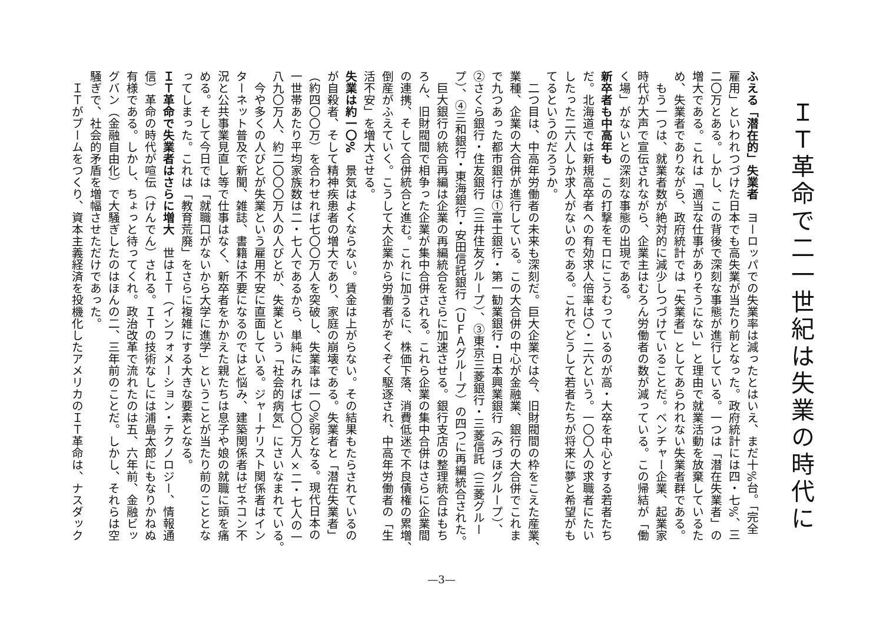ＩＴ革命で二一世紀は失業の時代に
ふえる「潜在的」失業者　ヨーロッパでの失業率は減ったとはいえ、まだ十%台。「完全
雇用」といわれつづけた日本でも高失業が当たり前となった。政府統計には四・七%、三
二〇万とある。しかし、この背後で深刻な事態が進行している。一つは「潜在失業者」の
増大である。これは「適当な仕事がありそうにない」と理由で就業活動を放棄しているた
め、失業者でありながら、政府統計では「失業者」としてあらわれない失業者群である。
　もう一つは、就業者数が絶対的に減少しつづけていることだ。ベンチャー企業、起業家
時代が大声で宣伝されながら、企業主はむろん労働者の数が減っている。この帰結が「働
く場」がないとの深刻な事態の出現である。
新卒者も中高年も　この打撃をモロにこうむっているのが高・大卒を中心とする若者たち
だ。北海道では新規高卒者への有効求人倍率は〇・二六という。一〇〇人の求職者にたい
したった二六人しか求人がないのである。これでどうして若者たちが将来に夢と希望がも
てるというのだろうか。
　二つ目は、中高年労働者の未来も深刻だ。巨大企業では今、旧財閥間の枠をこえた産業、
業種、企業の大合併が進行している。この大合併の中心が金融業、銀行の大合併でこれま
で九つあった都市銀行は①富士銀行・第一勧業銀行・日本興業銀行（みづほグループ）、
②さくら銀行・住友銀行（三井住友グループ）、③東京三菱銀行・三菱信託（三菱グルー
プ）、④三和銀行・東海銀行・安田信託銀行（ＵＦＡグループ）の四つに再編統合された。
　巨大銀行の統合再編は企業の再編統合をさらに加速させる。銀行支店の整理統合はもち
ろん、旧財閥間で相争った企業が集中合併される。これら企業の集中合併はさらに企業間
の連携、そして合併統合と進む。これに加うるに、株価下落、消費低迷で不良債権の累増、
倒産がふえていく。こうして大企業から労働者がぞくぞく駆逐され、中高年労働者の「生
活不安」を増大させる。
失業は約一〇%　景気はよくならない。賃金は上がらない。その結果もたらされているの
が自殺者、そして精神疾患者の増大であり、家庭の崩壊である。失業者と「潜在失業者」
（約四〇〇万）を合わせれば七〇〇万人を突破し、失業率は一〇%弱となる。現代日本の
一世帯あたり平均家族数は二・七人であるから、単純にみれば七〇〇万人×二・七人の一
八九〇万人、約二〇〇〇万人の人びとが、失業という「社会的病気」にさいなまれている。
　今や多くの人びとが失業という雇用不安に直面している。ジャーナリスト関係者はイン
ターネット普及で新聞、雑誌、書籍は不要になるのではと悩み、建築関係者はゼネコン不
況と公共事業見直し等で仕事はなく、新卒者をかかえた親たちは息子や娘の就職に頭を痛
める。そして今日では「就職口がないから大学に進学」ということが当たり前のこととな
ってしまった。これは「教育荒廃」をさらに複雑にする大きな要素となる。
ＩＴ革命で失業者はさらに増大　世はＩＴ（インフォメーション・テクノロジー、情報通
信）革命の時代が喧伝（けんでん）される。ＩＴの技術なしには浦島太郎にもなりかねぬ
有様である。しかし、ちょっと待ってくれ。政治改革で流れたのは五、六年前、金融ビッ
グバン（金融自由化）で大騒ぎしたのはほんの二、三年前のことだ。しかし、それらは空
騒ぎで、社会的矛盾を増幅させただけであった。
　ＩＴがブームをつくり、資本主義経済を投機化したアメリカのＩＴ革命は、ナスダック
—3—